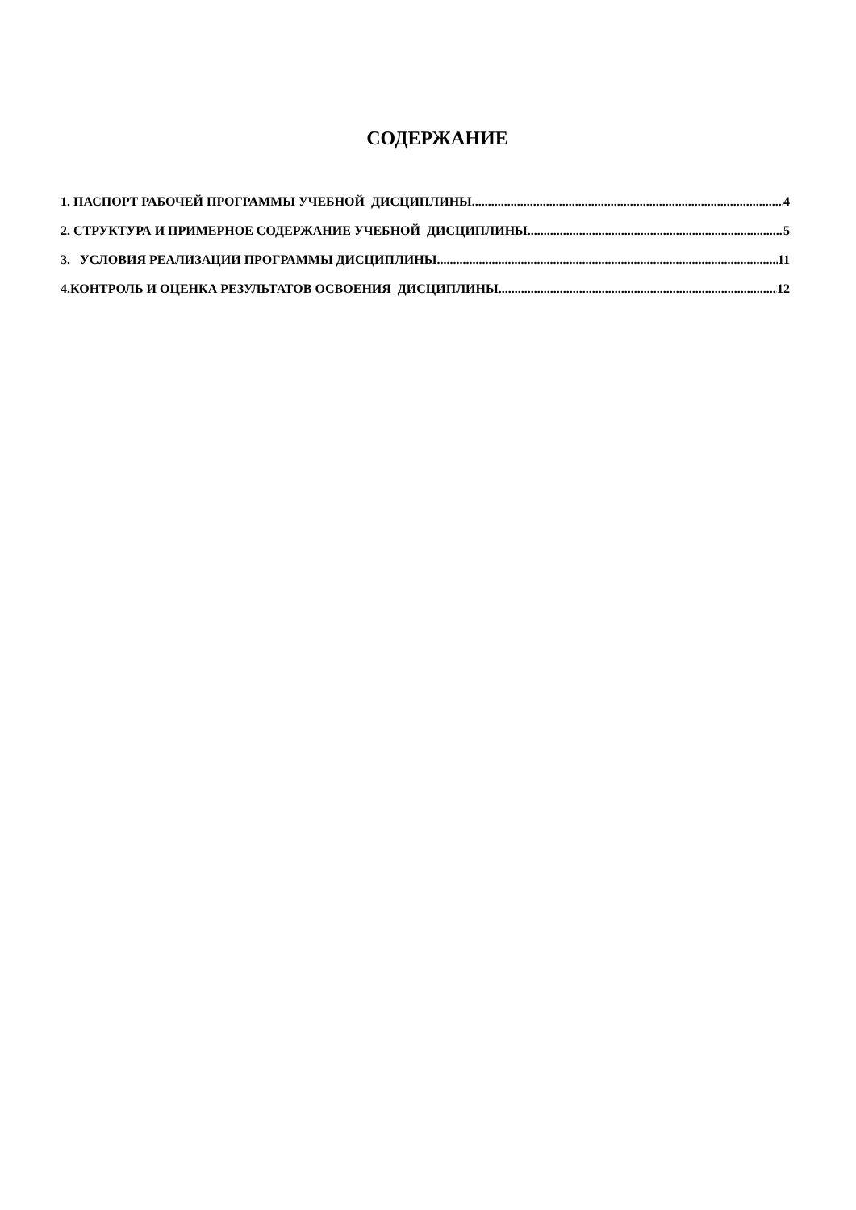СОДЕРЖАНИЕ
1. ПАСПОРТ РАБОЧЕЙ ПРОГРАММЫ УЧЕБНОЙ ДИСЦИПЛИНЫ 4
2. СТРУКТУРА И ПРИМЕРНОЕ СОДЕРЖАНИЕ УЧЕБНОЙ ДИСЦИПЛИНЫ 5
3. УСЛОВИЯ РЕАЛИЗАЦИИ ПРОГРАММЫ ДИСЦИПЛИНЫ 11
4.КОНТРОЛЬ И ОЦЕНКА РЕЗУЛЬТАТОВ ОСВОЕНИЯ ДИСЦИПЛИНЫ 12